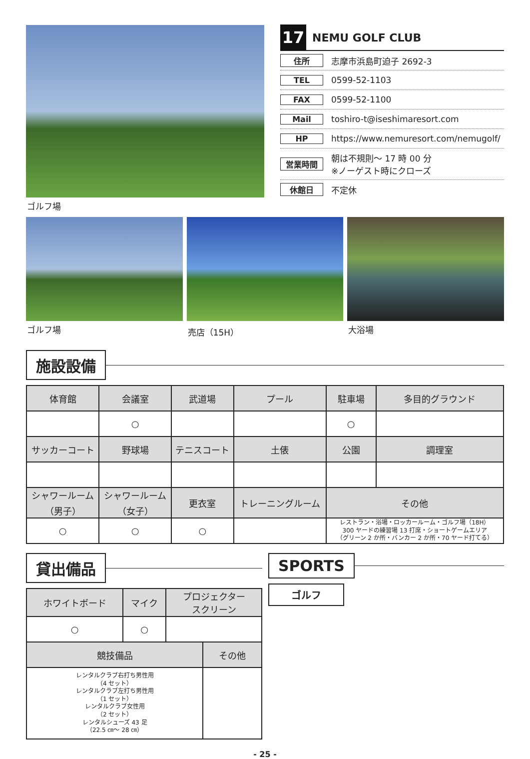ゴルフ場
17
NEMU GOLF CLUB
住所 志摩市浜島町迫子 2692-3
TEL 0599-52-1103
FAX 0599-52-1100
Mail toshiro-t@iseshimaresort.com
HP https://www.nemuresort.com/nemugolf/
営業時間 朝は不規則〜 17 時 00 分
※ノーゲスト時にクローズ
休館日 不定休
ゴルフ場 売店（15H） 大浴場
施設設備
| 体育館 | 会議室 | 武道場 | プール | 駐車場 | 多目的グラウンド |
| --- | --- | --- | --- | --- | --- |
| | ○ | | | ○ | |
| サッカーコート | 野球場 | テニスコート | 土俵 | 公園 | 調理室 |
| シャワールーム （男子） | シャワールーム （女子） | 更衣室 | トレーニングルーム | その他 | |
| ○ | ○ | ○ | | レストラン・浴場・ロッカールーム・ゴルフ場（18H） 300 ヤードの練習場 13 打席・ショートゲームエリア （グリーン 2 か所・バンカー 2 か所・70 ヤード打てる） | |
貸出備品
| ホワイトボード | マイク | プロジェクター スクリーン |
| --- | --- | --- |
| ○ | ○ | |
| 競技備品 | その他 |
| --- | --- |
| レンタルクラブ右打ち男性用 （4 セット） レンタルクラブ左打ち男性用 （1 セット） レンタルクラブ女性用 （2 セット） レンタルシューズ 43 足 （22.5 ㎝〜 28 ㎝） | |
SPORTS
ゴルフ
- 25 -